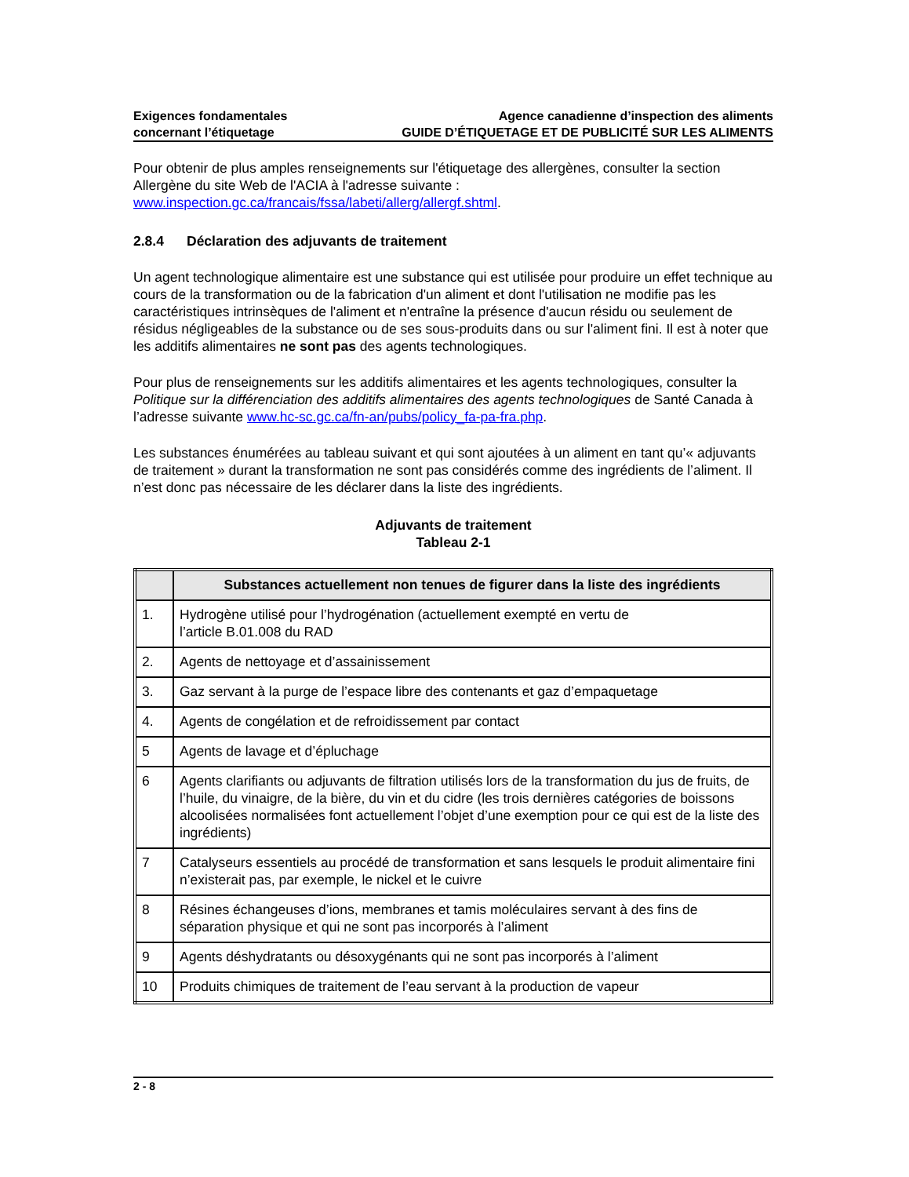Exigences fondamentales
concernant l’étiquetage
Agence canadienne d’inspection des aliments
GUIDE D’ÉTIQUETAGE ET DE PUBLICITÉ SUR LES ALIMENTS
Pour obtenir de plus amples renseignements sur l'étiquetage des allergènes, consulter la section Allergène du site Web de l'ACIA à l'adresse suivante :
www.inspection.gc.ca/francais/fssa/labeti/allerg/allergf.shtml.
2.8.4 Déclaration des adjuvants de traitement
Un agent technologique alimentaire est une substance qui est utilisée pour produire un effet technique au cours de la transformation ou de la fabrication d'un aliment et dont l'utilisation ne modifie pas les caractéristiques intrinsèques de l'aliment et n'entraîne la présence d'aucun résidu ou seulement de résidus négligeables de la substance ou de ses sous-produits dans ou sur l'aliment fini. Il est à noter que les additifs alimentaires ne sont pas des agents technologiques.
Pour plus de renseignements sur les additifs alimentaires et les agents technologiques, consulter la Politique sur la différenciation des additifs alimentaires des agents technologiques de Santé Canada à l’adresse suivante www.hc-sc.gc.ca/fn-an/pubs/policy_fa-pa-fra.php.
Les substances énumérées au tableau suivant et qui sont ajoutées à un aliment en tant qu’« adjuvants de traitement » durant la transformation ne sont pas considérés comme des ingrédients de l’aliment. Il n’est donc pas nécessaire de les déclarer dans la liste des ingrédients.
Adjuvants de traitement
Tableau 2-1
| | Substances actuellement non tenues de figurer dans la liste des ingrédients |
| --- | --- |
| 1. | Hydrogène utilisé pour l’hydrogénation (actuellement exempté en vertu de l’article B.01.008 du RAD |
| 2. | Agents de nettoyage et d’assainissement |
| 3. | Gaz servant à la purge de l’espace libre des contenants et gaz d’empaquetage |
| 4. | Agents de congélation et de refroidissement par contact |
| 5 | Agents de lavage et d’épluchage |
| 6 | Agents clarifiants ou adjuvants de filtration utilisés lors de la transformation du jus de fruits, de l’huile, du vinaigre, de la bière, du vin et du cidre (les trois dernières catégories de boissons alcoolisées normalisées font actuellement l’objet d’une exemption pour ce qui est de la liste des ingrédients) |
| 7 | Catalyseurs essentiels au procédé de transformation et sans lesquels le produit alimentaire fini n’existerait pas, par exemple, le nickel et le cuivre |
| 8 | Résines échangeuses d’ions, membranes et tamis moléculaires servant à des fins de séparation physique et qui ne sont pas incorporés à l’aliment |
| 9 | Agents déshydratants ou désoxygénants qui ne sont pas incorporés à l’aliment |
| 10 | Produits chimiques de traitement de l’eau servant à la production de vapeur |
2 - 8